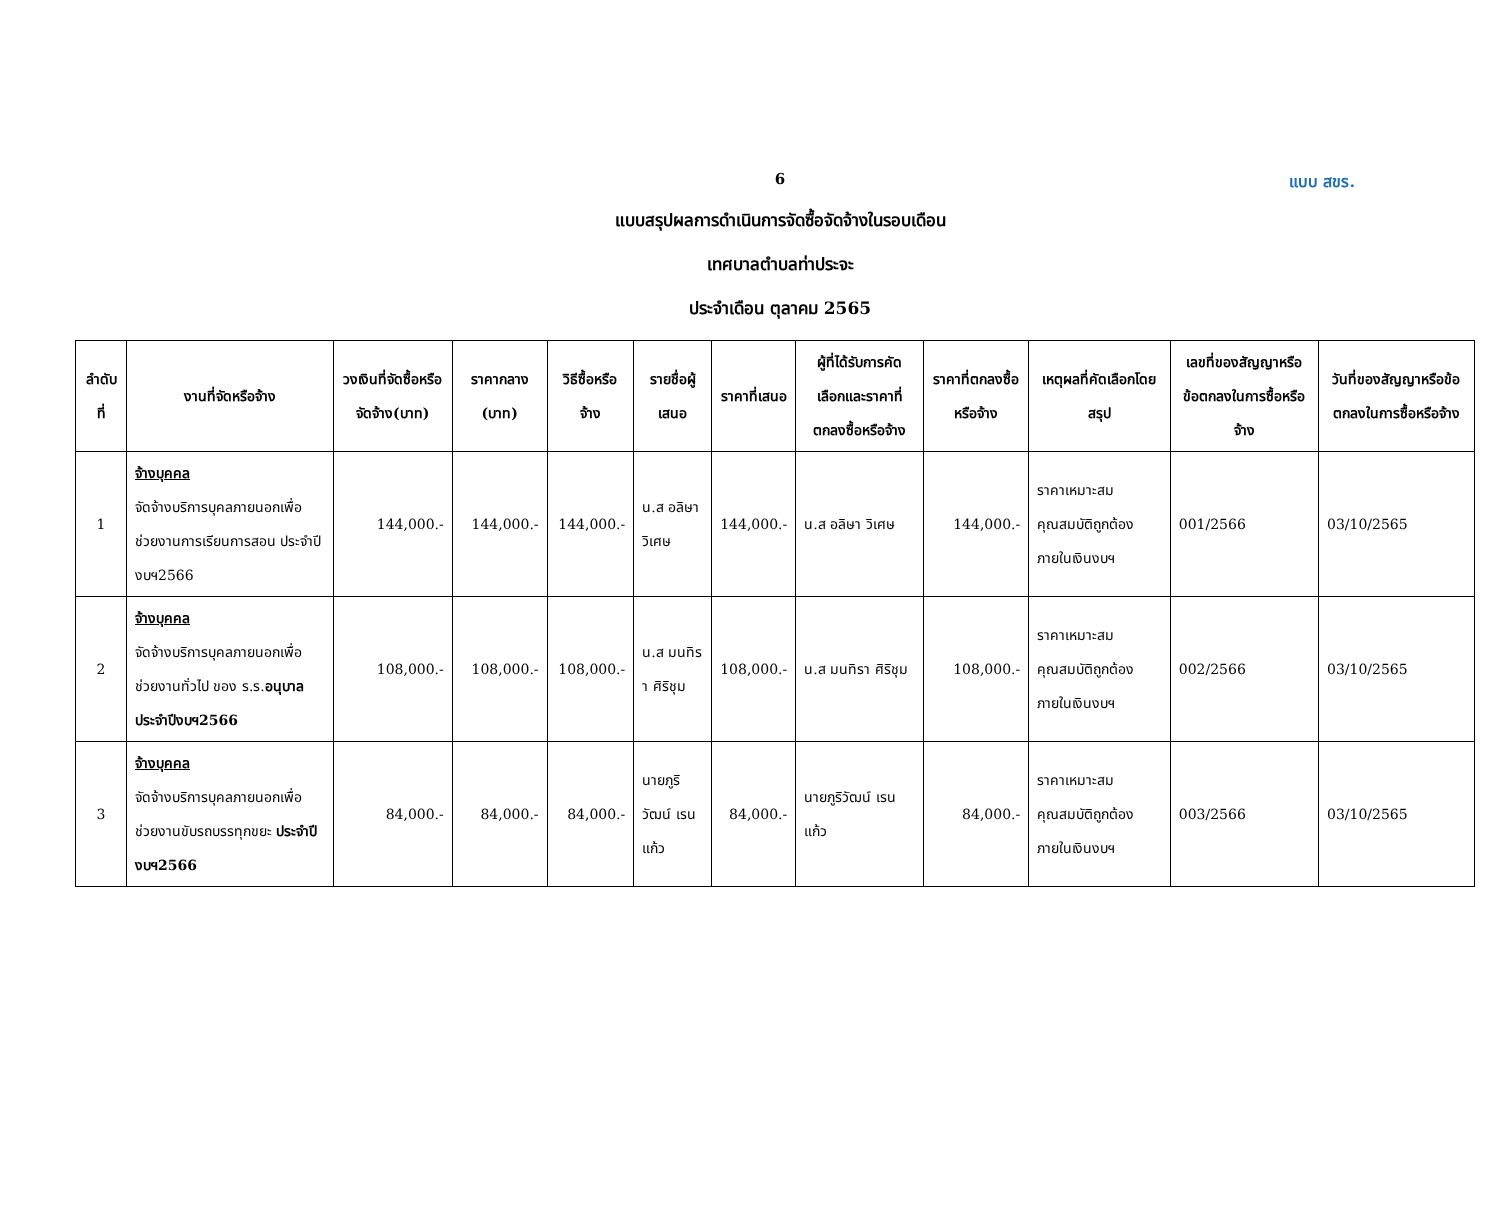6
แบบ สขร.
แบบสรุปผลการดำเนินการจัดซื้อจัดจ้างในรอบเดือน
เทศบาลตำบลท่าประจะ
ประจำเดือน ตุลาคม 2565
| ลำดับที่ | งานที่จัดหรือจ้าง | วงเงินที่จัดซื้อหรือจัดจ้าง(บาท) | ราคากลาง (บาท) | วิธีซื้อหรือจ้าง | รายชื่อผู้เสนอ | ราคาที่เสนอ | ผู้ที่ได้รับการคัดเลือกและราคาที่ตกลงซื้อหรือจ้าง | ราคาที่ตกลงซื้อหรือจ้าง | เหตุผลที่คัดเลือกโดยสรุป | เลขที่ของสัญญาหรือข้อตกลงในการซื้อหรือจ้าง | วันที่ของสัญญาหรือข้อตกลงในการซื้อหรือจ้าง |
| --- | --- | --- | --- | --- | --- | --- | --- | --- | --- | --- | --- |
| 1 | จ้างบุคคล จัดจ้างบริการบุคลภายนอกเพื่อช่วยงานการเรียนการสอน ประจำปีงบฯ2566 | 144,000.- | 144,000.- | 144,000.- | น.ส อลิษา วิเศษ | 144,000.- | น.ส อลิษา วิเศษ | 144,000.- | ราคาเหมาะสม คุณสมบัติถูกต้อง ภายในเงินงบฯ | 001/2566 | 03/10/2565 |
| 2 | จ้างบุคคล จัดจ้างบริการบุคลภายนอกเพื่อช่วยงานทั่วไป ของ ร.ร. อนุบาล ประจำปีงบฯ2566 | 108,000.- | 108,000.- | 108,000.- | น.ส มนทิรา ศิริชุม | 108,000.- | น.ส มนทิรา ศิริชุม | 108,000.- | ราคาเหมาะสม คุณสมบัติถูกต้อง ภายในเงินงบฯ | 002/2566 | 03/10/2565 |
| 3 | จ้างบุคคล จัดจ้างบริการบุคลภายนอกเพื่อช่วยงานขับรถบรรทุกขยะ ประจำปีงบฯ2566 | 84,000.- | 84,000.- | 84,000.- | นายภูริวัฒน์ เรนแก้ว | 84,000.- | นายภูริวัฒน์ เรนแก้ว | 84,000.- | ราคาเหมาะสม คุณสมบัติถูกต้อง ภายในเงินงบฯ | 003/2566 | 03/10/2565 |